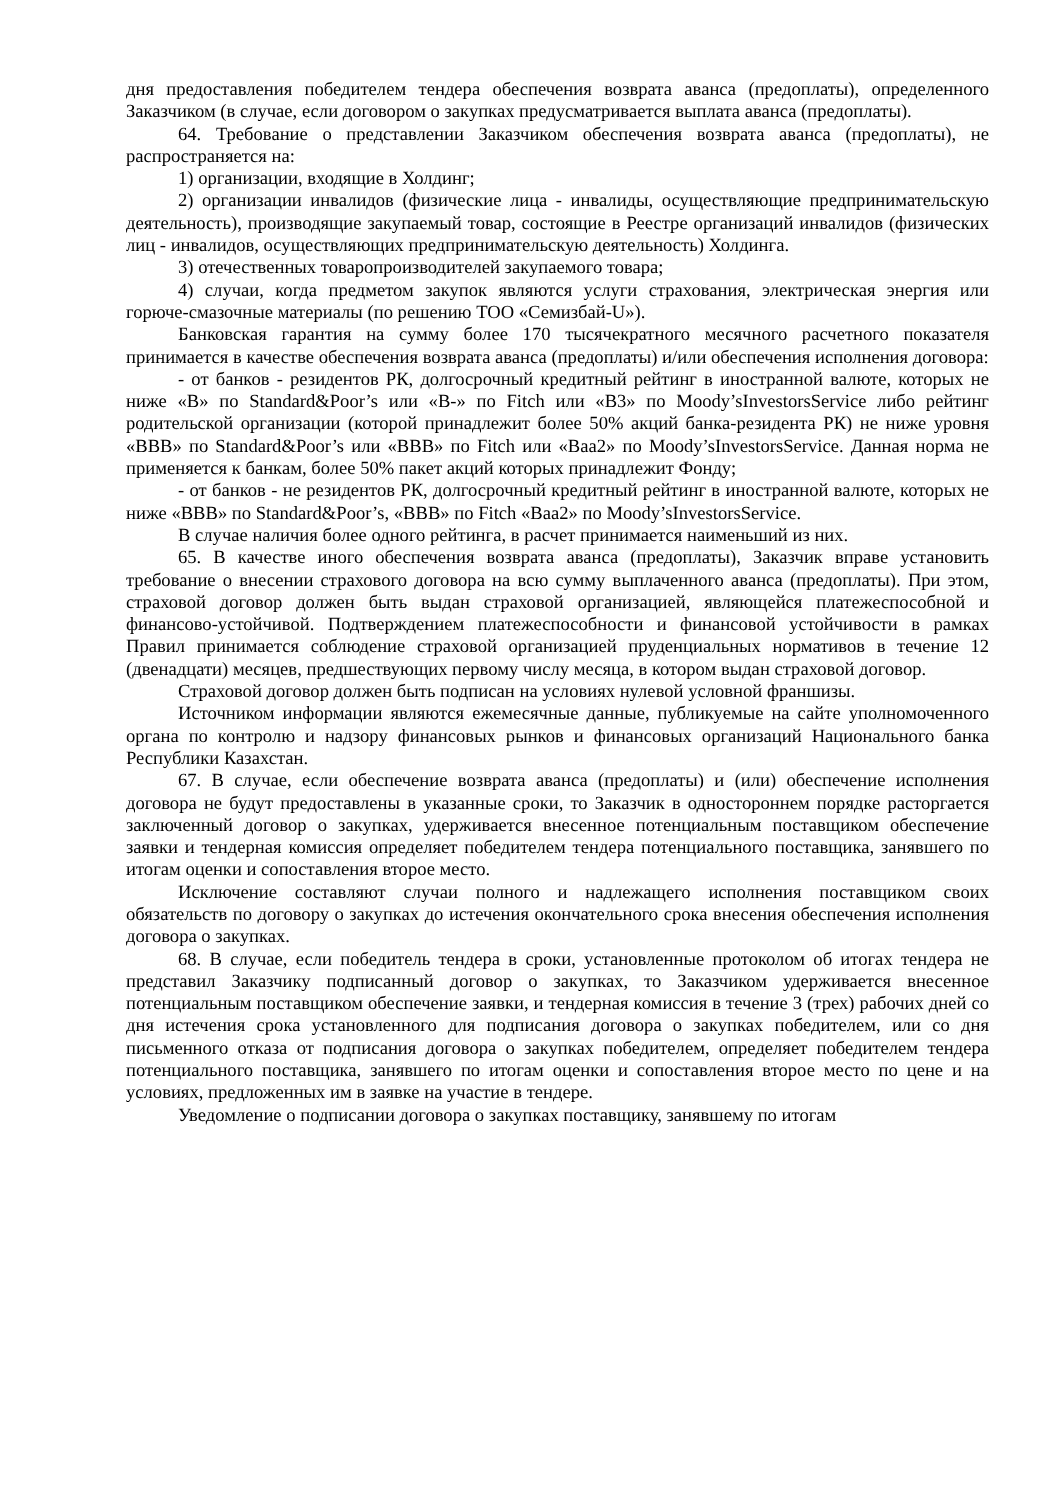дня предоставления победителем тендера обеспечения возврата аванса (предоплаты), определенного Заказчиком (в случае, если договором о закупках предусматривается выплата аванса (предоплаты).
64. Требование о представлении Заказчиком обеспечения возврата аванса (предоплаты), не распространяется на:
1) организации, входящие в Холдинг;
2) организации инвалидов (физические лица - инвалиды, осуществляющие предпринимательскую деятельность), производящие закупаемый товар, состоящие в Реестре организаций инвалидов (физических лиц - инвалидов, осуществляющих предпринимательскую деятельность) Холдинга.
3) отечественных товаропроизводителей закупаемого товара;
4) случаи, когда предметом закупок являются услуги страхования, электрическая энергия или горюче-смазочные материалы (по решению ТОО «Семизбай-U»).
Банковская гарантия на сумму более 170 тысячекратного месячного расчетного показателя принимается в качестве обеспечения возврата аванса (предоплаты) и/или обеспечения исполнения договора:
- от банков - резидентов РК, долгосрочный кредитный рейтинг в иностранной валюте, которых не ниже «В» по Standard&Poor’s или «В-» по Fitch или «В3» по Moody’sInvestorsService либо рейтинг родительской организации (которой принадлежит более 50% акций банка-резидента РК) не ниже уровня «ВВВ» по Standard&Poor’s или «ВВВ» по Fitch или «Ваа2» по Moody’sInvestorsService. Данная норма не применяется к банкам, более 50% пакет акций которых принадлежит Фонду;
- от банков - не резидентов РК, долгосрочный кредитный рейтинг в иностранной валюте, которых не ниже «ВВВ» по Standard&Poor’s, «ВВВ» по Fitch «Ваа2» по Moody’sInvestorsService.
В случае наличия более одного рейтинга, в расчет принимается наименьший из них.
65. В качестве иного обеспечения возврата аванса (предоплаты), Заказчик вправе установить требование о внесении страхового договора на всю сумму выплаченного аванса (предоплаты). При этом, страховой договор должен быть выдан страховой организацией, являющейся платежеспособной и финансово-устойчивой. Подтверждением платежеспособности и финансовой устойчивости в рамках Правил принимается соблюдение страховой организацией пруденциальных нормативов в течение 12 (двенадцати) месяцев, предшествующих первому числу месяца, в котором выдан страховой договор.
Страховой договор должен быть подписан на условиях нулевой условной франшизы.
Источником информации являются ежемесячные данные, публикуемые на сайте уполномоченного органа по контролю и надзору финансовых рынков и финансовых организаций Национального банка Республики Казахстан.
67. В случае, если обеспечение возврата аванса (предоплаты) и (или) обеспечение исполнения договора не будут предоставлены в указанные сроки, то Заказчик в одностороннем порядке расторгается заключенный договор о закупках, удерживается внесенное потенциальным поставщиком обеспечение заявки и тендерная комиссия определяет победителем тендера потенциального поставщика, занявшего по итогам оценки и сопоставления второе место.
Исключение составляют случаи полного и надлежащего исполнения поставщиком своих обязательств по договору о закупках до истечения окончательного срока внесения обеспечения исполнения договора о закупках.
68. В случае, если победитель тендера в сроки, установленные протоколом об итогах тендера не представил Заказчику подписанный договор о закупках, то Заказчиком удерживается внесенное потенциальным поставщиком обеспечение заявки, и тендерная комиссия в течение 3 (трех) рабочих дней со дня истечения срока установленного для подписания договора о закупках победителем, или со дня письменного отказа от подписания договора о закупках победителем, определяет победителем тендера потенциального поставщика, занявшего по итогам оценки и сопоставления второе место по цене и на условиях, предложенных им в заявке на участие в тендере.
Уведомление о подписании договора о закупках поставщику, занявшему по итогам